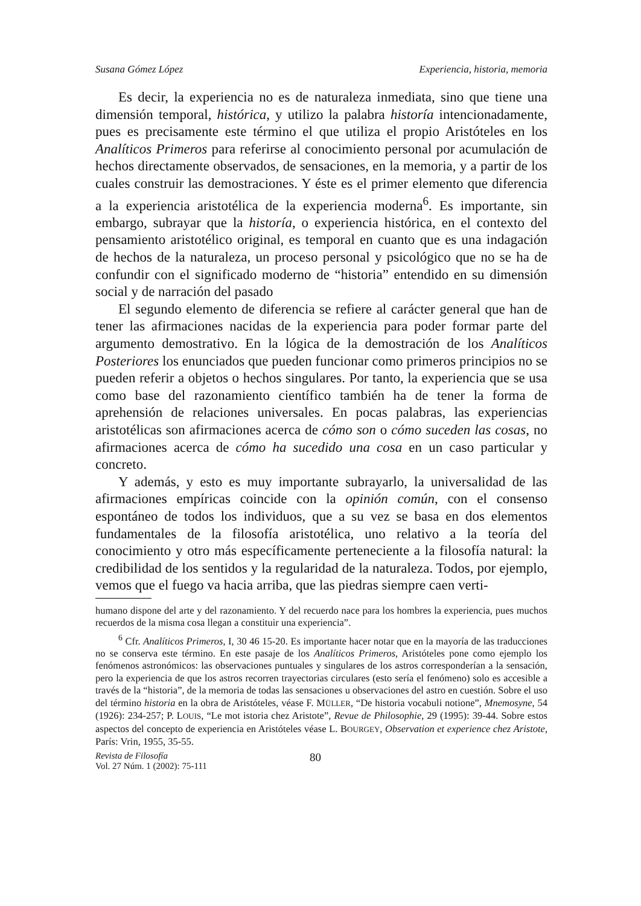Susana Gómez López Experiencia, historia, memoria
Es decir, la experiencia no es de naturaleza inmediata, sino que tiene una dimensión temporal, histórica, y utilizo la palabra historía intencionadamente, pues es precisamente este término el que utiliza el propio Aristóteles en los Analíticos Primeros para referirse al conocimiento personal por acumulación de hechos directamente observados, de sensaciones, en la memoria, y a partir de los cuales construir las demostraciones. Y éste es el primer elemento que diferencia a la experiencia aristotélica de la experiencia moderna<sup>6</sup>. Es importante, sin embargo, subrayar que la historía, o experiencia histórica, en el contexto del pensamiento aristotélico original, es temporal en cuanto que es una indagación de hechos de la naturaleza, un proceso personal y psicológico que no se ha de confundir con el significado moderno de “historia” entendido en su dimensión social y de narración del pasado
El segundo elemento de diferencia se refiere al carácter general que han de tener las afirmaciones nacidas de la experiencia para poder formar parte del argumento demostrativo. En la lógica de la demostración de los Analíticos Posteriores los enunciados que pueden funcionar como primeros principios no se pueden referir a objetos o hechos singulares. Por tanto, la experiencia que se usa como base del razonamiento científico también ha de tener la forma de aprehensión de relaciones universales. En pocas palabras, las experiencias aristotélicas son afirmaciones acerca de cómo son o cómo suceden las cosas, no afirmaciones acerca de cómo ha sucedido una cosa en un caso particular y concreto.
Y además, y esto es muy importante subrayarlo, la universalidad de las afirmaciones empíricas coincide con la opinión común, con el consenso espontáneo de todos los individuos, que a su vez se basa en dos elementos fundamentales de la filosofía aristotélica, uno relativo a la teoría del conocimiento y otro más específicamente perteneciente a la filosofía natural: la credibilidad de los sentidos y la regularidad de la naturaleza. Todos, por ejemplo, vemos que el fuego va hacia arriba, que las piedras siempre caen verti-
humano dispone del arte y del razonamiento. Y del recuerdo nace para los hombres la experiencia, pues muchos recuerdos de la misma cosa llegan a constituir una experiencia”.
<sup>6</sup> Cfr. Analíticos Primeros, I, 30 46 15-20. Es importante hacer notar que en la mayoría de las traducciones no se conserva este término. En este pasaje de los Analíticos Primeros, Aristóteles pone como ejemplo los fenómenos astronómicos: las observaciones puntuales y singulares de los astros corresponderían a la sensación, pero la experiencia de que los astros recorren trayectorias circulares (esto sería el fenómeno) solo es accesible a través de la “historia”, de la memoria de todas las sensaciones u observaciones del astro en cuestión. Sobre el uso del término historia en la obra de Aristóteles, véase F. MÜLLER, “De historia vocabuli notione”, Mnemosyne, 54 (1926): 234-257; P. LOUIS, “Le mot istoria chez Aristote”, Revue de Philosophie, 29 (1995): 39-44. Sobre estos aspectos del concepto de experiencia en Aristóteles véase L. BOURGEY, Observation et experience chez Aristote, París: Vrin, 1955, 35-55.
Revista de Filosofía
Vol. 27 Núm. 1 (2002): 75-111
80